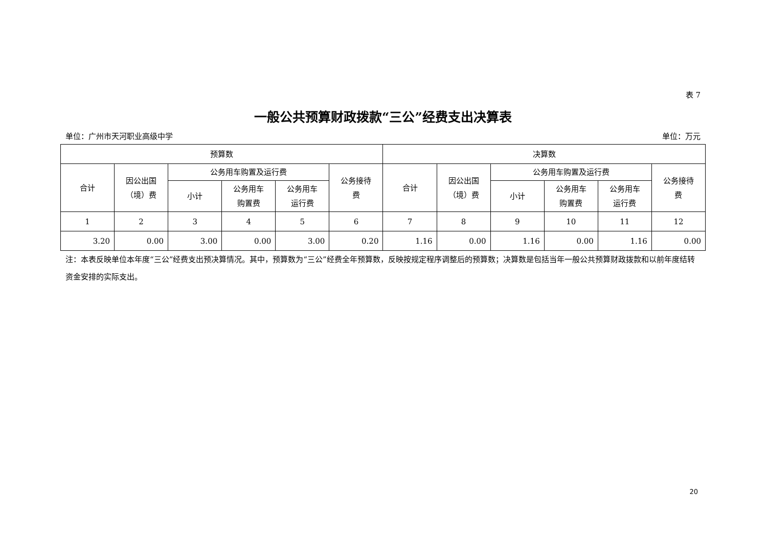表 7
一般公共预算财政拨款“三公”经费支出决算表
单位：广州市天河职业高级中学 单位：万元
| 预算数 | | | | | | 决算数 | | | | | |
| --- | --- | --- | --- | --- | --- | --- | --- | --- | --- | --- | --- |
| 合计 | 因公出国 （境）费 | 公务用车购置及运行费 | | | 公务接待 费 | 合计 | 因公出国 （境）费 | 公务用车购置及运行费 | | | 公务接待 费 |
| | | 小计 | 公务用车 购置费 | 公务用车 运行费 | | | | 小计 | 公务用车 购置费 | 公务用车 运行费 | |
| 1 | 2 | 3 | 4 | 5 | 6 | 7 | 8 | 9 | 10 | 11 | 12 |
| 3.20 | 0.00 | 3.00 | 0.00 | 3.00 | 0.20 | 1.16 | 0.00 | 1.16 | 0.00 | 1.16 | 0.00 |
注：本表反映单位本年度“三公”经费支出预决算情况。其中，预算数为“三公”经费全年预算数，反映按规定程序调整后的预算数；决算数是包括当年一般公共预算财政拨款和以前年度结转资金安排的实际支出。
20